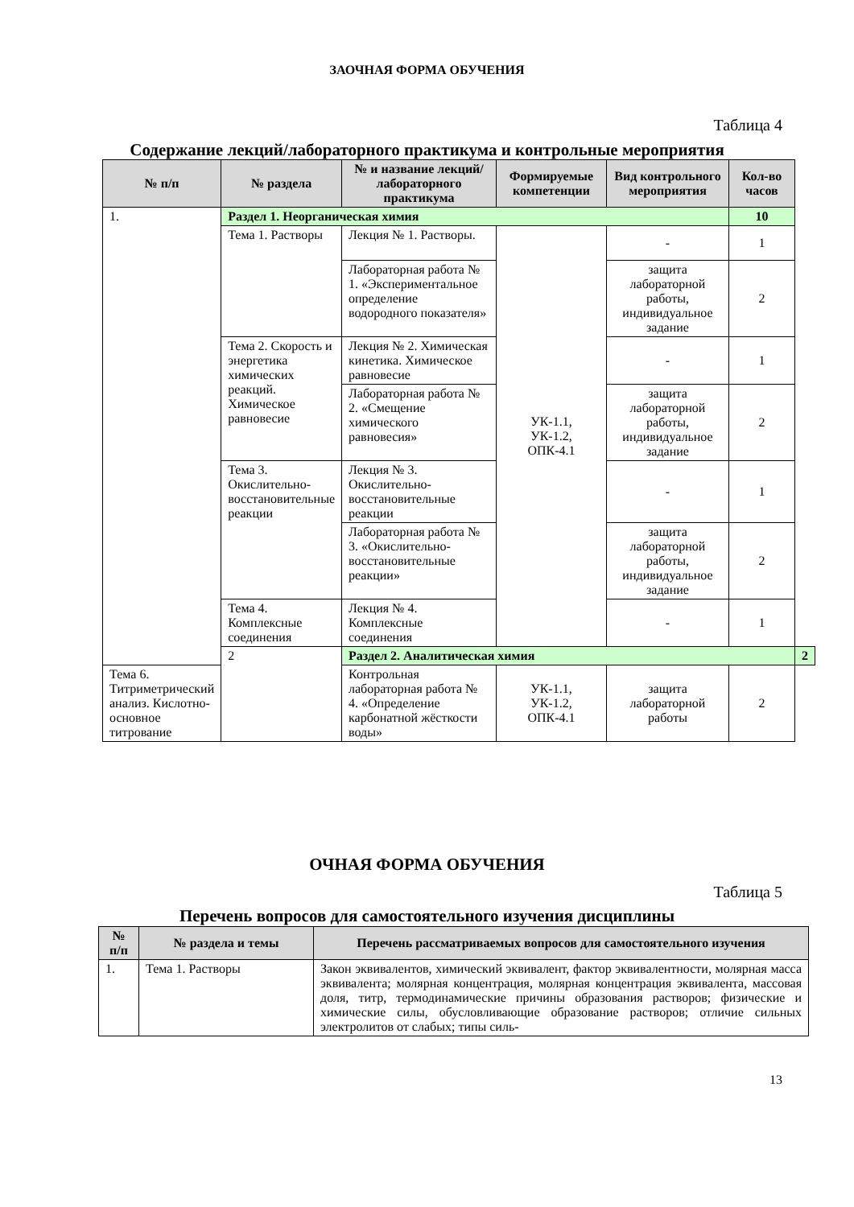ЗАОЧНАЯ ФОРМА ОБУЧЕНИЯ
Таблица 4
Содержание лекций/лабораторного практикума и контрольные мероприятия
| № п/п | № раздела | № и название лекций/ лабораторного практикума | Формируемые компетенции | Вид контрольного мероприятия | Кол-во часов | |
| --- | --- | --- | --- | --- | --- | --- |
| 1. | Раздел 1. Неорганическая химия | | | | 10 | |
| | Тема 1. Растворы | Лекция № 1. Растворы. | УК-1.1, УК-1.2, ОПК-4.1 | - | 1 | |
| | | Лабораторная работа № 1. «Экспериментальное определение водородного показателя» | | защита лабораторной работы, индивидуальное задание | 2 | |
| | Тема 2. Скорость и энергетика химических реакций. Химическое равновесие | Лекция № 2. Химическая кинетика. Химическое равновесие | | - | 1 | |
| | | Лабораторная работа № 2. «Смещение химического равновесия» | | защита лабораторной работы, индивидуальное задание | 2 | |
| | Тема 3. Окислительно-восстановительные реакции | Лекция № 3. Окислительно-восстановительные реакции | | - | 1 | |
| | | Лабораторная работа № 3. «Окислительно-восстановительные реакции» | | защита лабораторной работы, индивидуальное задание | 2 | |
| | Тема 4. Комплексные соединения | Лекция № 4. Комплексные соединения | | - | 1 | |
| | 2 | Раздел 2. Аналитическая химия | | | | 2 |
| Тема 6. Титриметрический анализ. Кислотно-основное титрование | | Контрольная лабораторная работа № 4. «Определение карбонатной жёсткости воды» | УК-1.1, УК-1.2, ОПК-4.1 | защита лабораторной работы | 2 | |
ОЧНАЯ ФОРМА ОБУЧЕНИЯ
Таблица 5
Перечень вопросов для самостоятельного изучения дисциплины
| № п/п | № раздела и темы | Перечень рассматриваемых вопросов для самостоятельного изучения |
| --- | --- | --- |
| 1. | Тема 1. Растворы | Закон эквивалентов, химический эквивалент, фактор эквивалентности, молярная масса эквивалента; молярная концентрация, молярная концентрация эквивалента, массовая доля, титр, термодинамические причины образования растворов; физические и химические силы, обусловливающие образование растворов; отличие сильных электролитов от слабых; типы силь- |
13